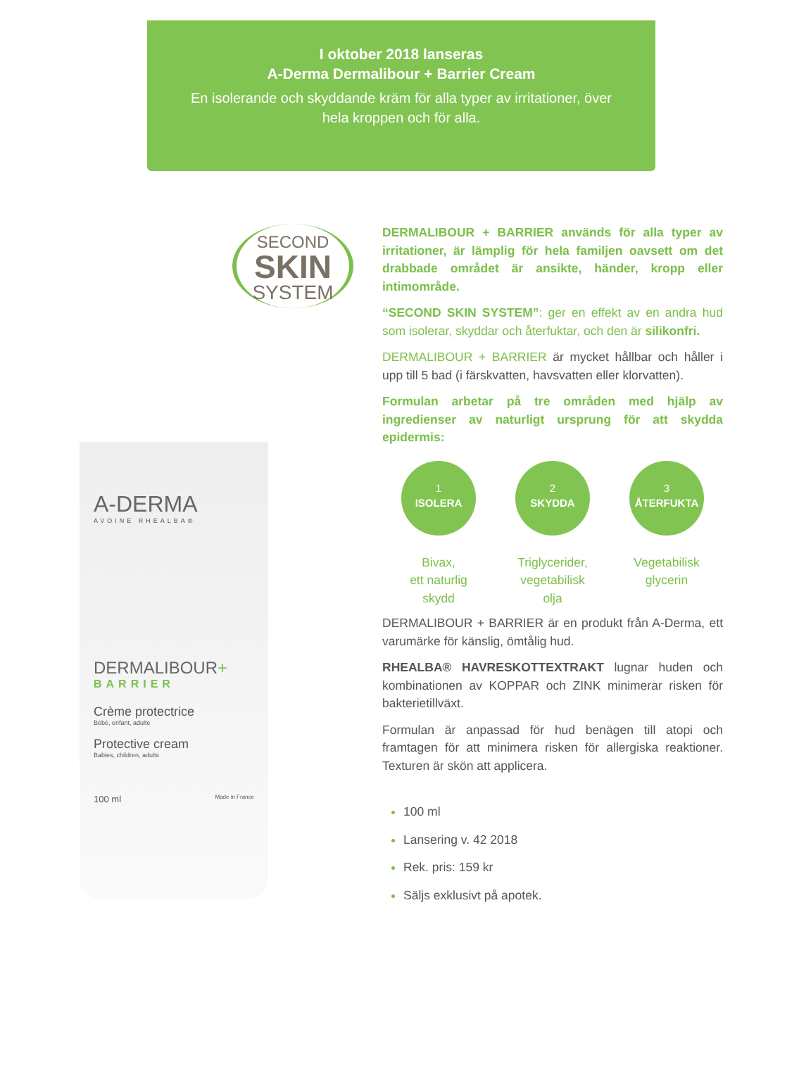I oktober 2018 lanseras
A-Derma Dermalibour + Barrier Cream
En isolerande och skyddande kräm för alla typer av irritationer, över hela kroppen och för alla.
SECOND
SKIN
SYSTEM
A-DERMA
AVOINE RHEALBA®
DERMALIBOUR+
BARRIER
Crème protectrice
Bébé, enfant, adulte
Protective cream
Babies, children, adults
100 ml Made in France
DERMALIBOUR + BARRIER används för alla typer av irritationer, är lämplig för hela familjen oavsett om det drabbade området är ansikte, händer, kropp eller intimområde.
“SECOND SKIN SYSTEM”: ger en effekt av en andra hud som isolerar, skyddar och återfuktar, och den är silikonfri.
DERMALIBOUR + BARRIER är mycket hållbar och håller i upp till 5 bad (i färskvatten, havsvatten eller klorvatten).
Formulan arbetar på tre områden med hjälp av ingredienser av naturligt ursprung för att skydda epidermis:
1
ISOLERA
Bivax,
ett naturlig
skydd
2
SKYDDA
Triglycerider,
vegetabilisk
olja
3
ÅTERFUKTA
Vegetabilisk
glycerin
DERMALIBOUR + BARRIER är en produkt från A-Derma, ett varumärke för känslig, ömtålig hud.
RHEALBA® HAVRESKOTTEXTRAKT lugnar huden och kombinationen av KOPPAR och ZINK minimerar risken för bakterietillväxt.
Formulan är anpassad för hud benägen till atopi och framtagen för att minimera risken för allergiska reaktioner. Texturen är skön att applicera.
100 ml
Lansering v. 42 2018
Rek. pris: 159 kr
Säljs exklusivt på apotek.